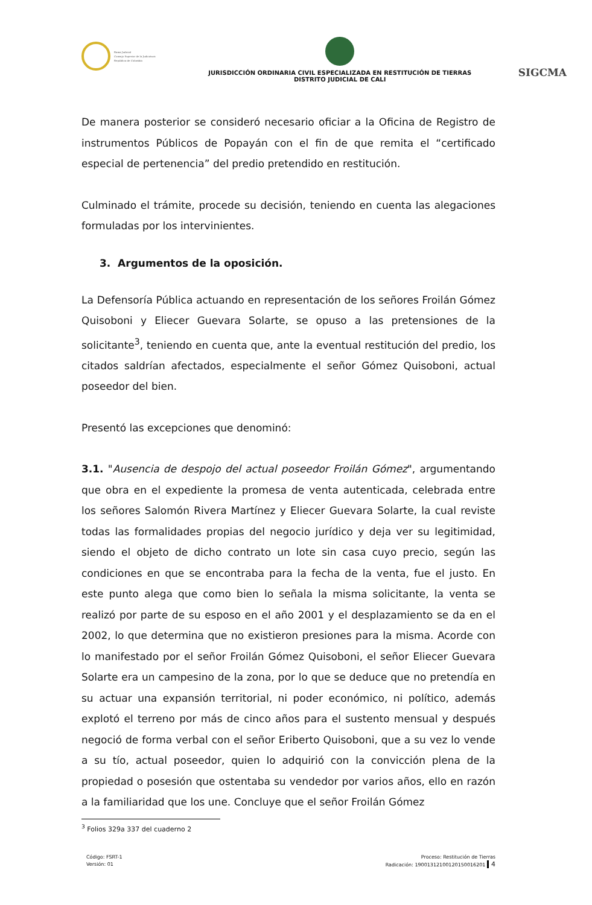Rama Judicial
Consejo Superior de la Judicatura
República de Colombia
JURISDICCIÓN ORDINARIA CIVIL ESPECIALIZADA EN RESTITUCIÓN DE TIERRAS
DISTRITO JUDICIAL DE CALI
SIGCMA
De manera posterior se consideró necesario oficiar a la Oficina de Registro de instrumentos Públicos de Popayán con el fin de que remita el “certificado especial de pertenencia” del predio pretendido en restitución.
Culminado el trámite, procede su decisión, teniendo en cuenta las alegaciones formuladas por los intervinientes.
3. Argumentos de la oposición.
La Defensoría Pública actuando en representación de los señores Froilán Gómez Quisoboni y Eliecer Guevara Solarte, se opuso a las pretensiones de la solicitante<sup>3</sup>, teniendo en cuenta que, ante la eventual restitución del predio, los citados saldrían afectados, especialmente el señor Gómez Quisoboni, actual poseedor del bien.
Presentó las excepciones que denominó:
3.1. "Ausencia de despojo del actual poseedor Froilán Gómez", argumentando que obra en el expediente la promesa de venta autenticada, celebrada entre los señores Salomón Rivera Martínez y Eliecer Guevara Solarte, la cual reviste todas las formalidades propias del negocio jurídico y deja ver su legitimidad, siendo el objeto de dicho contrato un lote sin casa cuyo precio, según las condiciones en que se encontraba para la fecha de la venta, fue el justo. En este punto alega que como bien lo señala la misma solicitante, la venta se realizó por parte de su esposo en el año 2001 y el desplazamiento se da en el 2002, lo que determina que no existieron presiones para la misma. Acorde con lo manifestado por el señor Froilán Gómez Quisoboni, el señor Eliecer Guevara Solarte era un campesino de la zona, por lo que se deduce que no pretendía en su actuar una expansión territorial, ni poder económico, ni político, además explotó el terreno por más de cinco años para el sustento mensual y después negoció de forma verbal con el señor Eriberto Quisoboni, que a su vez lo vende a su tío, actual poseedor, quien lo adquirió con la convicción plena de la propiedad o posesión que ostentaba su vendedor por varios años, ello en razón a la familiaridad que los une. Concluye que el señor Froilán Gómez
<sup>3</sup> Folios 329a 337 del cuaderno 2
Código: FSRT-1
Versión: 01
Proceso: Restitución de Tierras
Radicación: 19001312100120150016201 4